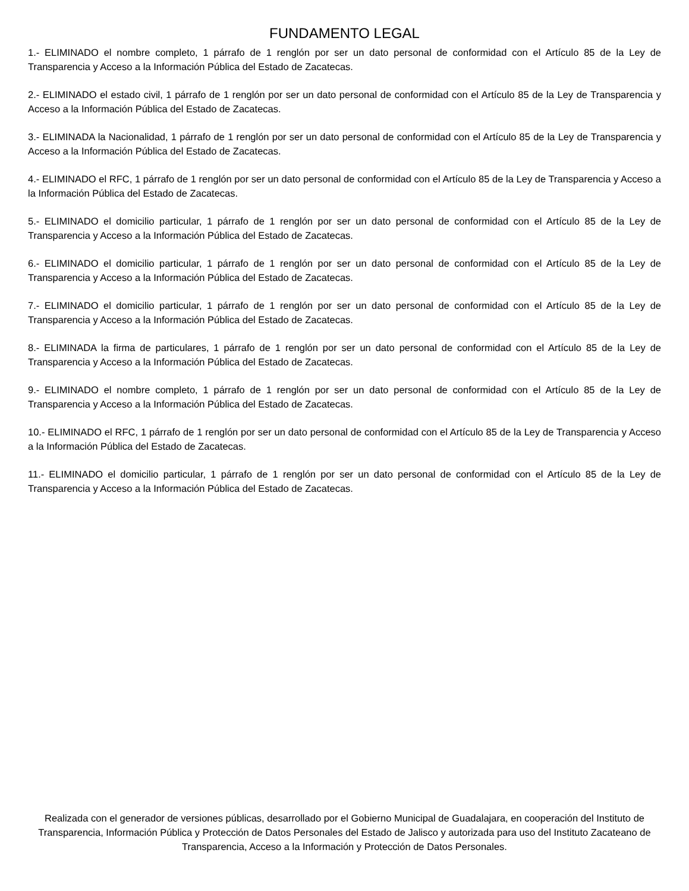FUNDAMENTO LEGAL
1.- ELIMINADO el nombre completo, 1 párrafo de 1 renglón por ser un dato personal de conformidad con el Artículo 85 de la Ley de Transparencia y Acceso a la Información Pública del Estado de Zacatecas.
2.- ELIMINADO el estado civil, 1 párrafo de 1 renglón por ser un dato personal de conformidad con el Artículo 85 de la Ley de Transparencia y Acceso a la Información Pública del Estado de Zacatecas.
3.- ELIMINADA la Nacionalidad, 1 párrafo de 1 renglón por ser un dato personal de conformidad con el Artículo 85 de la Ley de Transparencia y Acceso a la Información Pública del Estado de Zacatecas.
4.- ELIMINADO el RFC, 1 párrafo de 1 renglón por ser un dato personal de conformidad con el Artículo 85 de la Ley de Transparencia y Acceso a la Información Pública del Estado de Zacatecas.
5.- ELIMINADO el domicilio particular, 1 párrafo de 1 renglón por ser un dato personal de conformidad con el Artículo 85 de la Ley de Transparencia y Acceso a la Información Pública del Estado de Zacatecas.
6.- ELIMINADO el domicilio particular, 1 párrafo de 1 renglón por ser un dato personal de conformidad con el Artículo 85 de la Ley de Transparencia y Acceso a la Información Pública del Estado de Zacatecas.
7.- ELIMINADO el domicilio particular, 1 párrafo de 1 renglón por ser un dato personal de conformidad con el Artículo 85 de la Ley de Transparencia y Acceso a la Información Pública del Estado de Zacatecas.
8.- ELIMINADA la firma de particulares, 1 párrafo de 1 renglón por ser un dato personal de conformidad con el Artículo 85 de la Ley de Transparencia y Acceso a la Información Pública del Estado de Zacatecas.
9.- ELIMINADO el nombre completo, 1 párrafo de 1 renglón por ser un dato personal de conformidad con el Artículo 85 de la Ley de Transparencia y Acceso a la Información Pública del Estado de Zacatecas.
10.- ELIMINADO el RFC, 1 párrafo de 1 renglón por ser un dato personal de conformidad con el Artículo 85 de la Ley de Transparencia y Acceso a la Información Pública del Estado de Zacatecas.
11.- ELIMINADO el domicilio particular, 1 párrafo de 1 renglón por ser un dato personal de conformidad con el Artículo 85 de la Ley de Transparencia y Acceso a la Información Pública del Estado de Zacatecas.
Realizada con el generador de versiones públicas, desarrollado por el Gobierno Municipal de Guadalajara, en cooperación del Instituto de Transparencia, Información Pública y Protección de Datos Personales del Estado de Jalisco y autorizada para uso del Instituto Zacateano de Transparencia, Acceso a la Información y Protección de Datos Personales.